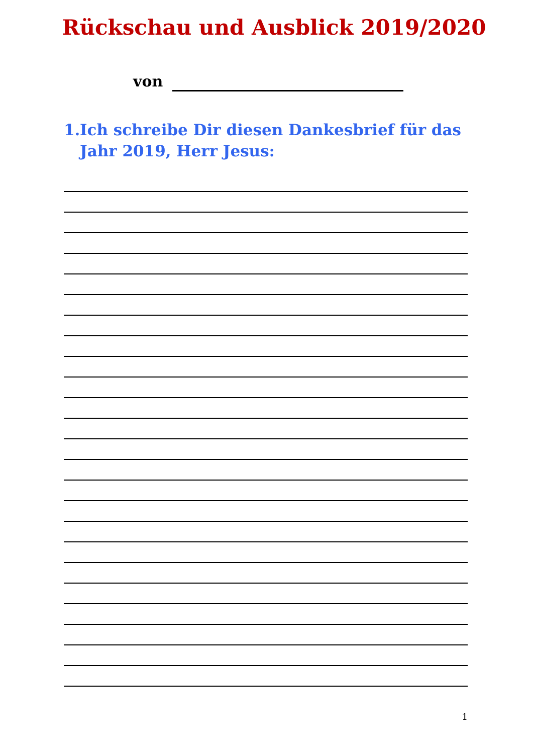Rückschau und Ausblick 2019/2020
von
1.
Ich schreibe Dir diesen Dankesbrief für das Jahr 2019, Herr Jesus:
1